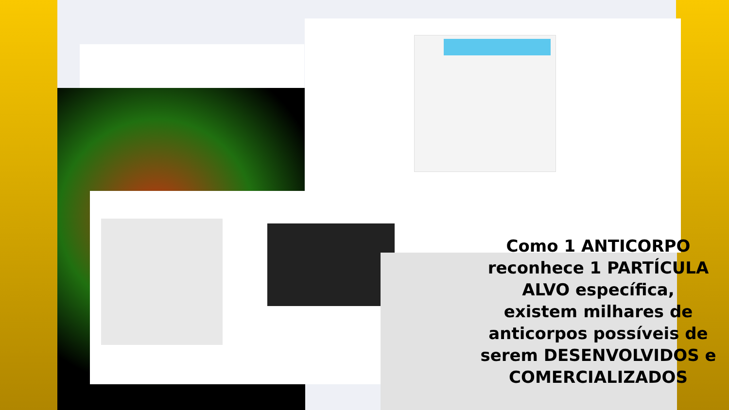Como 1 ANTICORPO reconhece 1 PARTÍCULA ALVO específica,
existem milhares de anticorpos possíveis de serem DESENVOLVIDOS e COMERCIALIZADOS